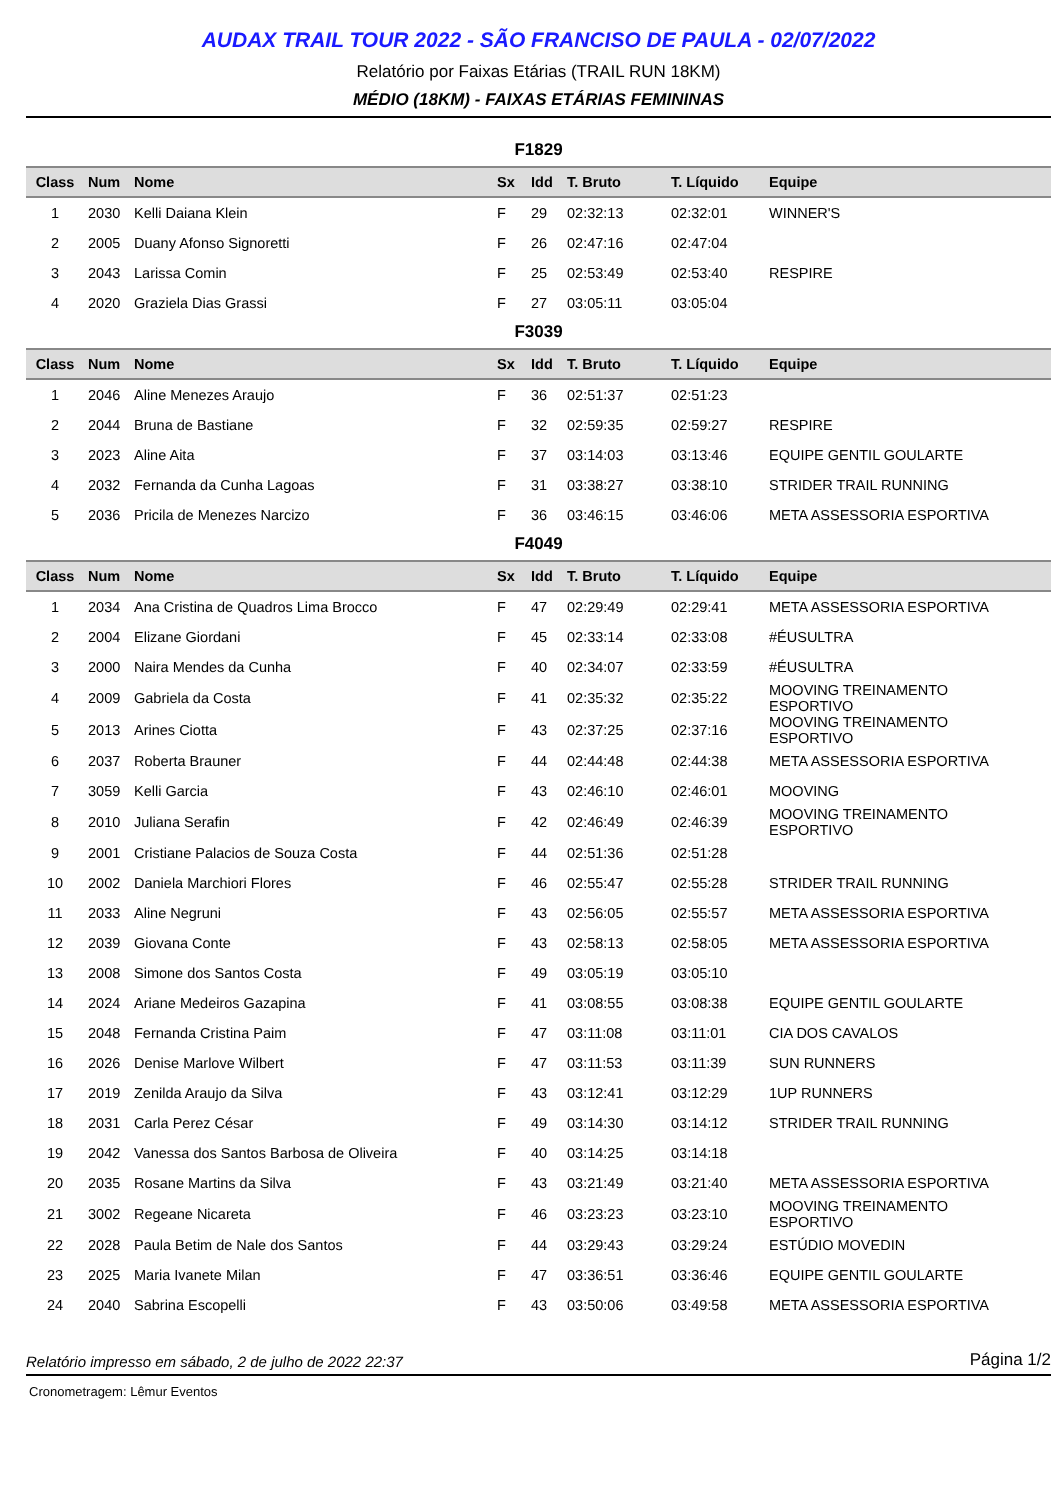AUDAX TRAIL TOUR 2022 - SÃO FRANCISO DE PAULA - 02/07/2022
Relatório por Faixas Etárias (TRAIL RUN 18KM)
MÉDIO (18KM) - FAIXAS ETÁRIAS FEMININAS
F1829
| Class | Num | Nome | Sx | Idd | T. Bruto | T. Líquido | Equipe |
| --- | --- | --- | --- | --- | --- | --- | --- |
| 1 | 2030 | Kelli Daiana Klein | F | 29 | 02:32:13 | 02:32:01 | WINNER'S |
| 2 | 2005 | Duany Afonso Signoretti | F | 26 | 02:47:16 | 02:47:04 | |
| 3 | 2043 | Larissa Comin | F | 25 | 02:53:49 | 02:53:40 | RESPIRE |
| 4 | 2020 | Graziela Dias Grassi | F | 27 | 03:05:11 | 03:05:04 | |
F3039
| Class | Num | Nome | Sx | Idd | T. Bruto | T. Líquido | Equipe |
| --- | --- | --- | --- | --- | --- | --- | --- |
| 1 | 2046 | Aline Menezes Araujo | F | 36 | 02:51:37 | 02:51:23 | |
| 2 | 2044 | Bruna de Bastiane | F | 32 | 02:59:35 | 02:59:27 | RESPIRE |
| 3 | 2023 | Aline Aita | F | 37 | 03:14:03 | 03:13:46 | EQUIPE GENTIL GOULARTE |
| 4 | 2032 | Fernanda da Cunha Lagoas | F | 31 | 03:38:27 | 03:38:10 | STRIDER TRAIL RUNNING |
| 5 | 2036 | Pricila de Menezes Narcizo | F | 36 | 03:46:15 | 03:46:06 | META ASSESSORIA ESPORTIVA |
F4049
| Class | Num | Nome | Sx | Idd | T. Bruto | T. Líquido | Equipe |
| --- | --- | --- | --- | --- | --- | --- | --- |
| 1 | 2034 | Ana Cristina de Quadros Lima Brocco | F | 47 | 02:29:49 | 02:29:41 | META ASSESSORIA ESPORTIVA |
| 2 | 2004 | Elizane Giordani | F | 45 | 02:33:14 | 02:33:08 | #ÉUSULTRA |
| 3 | 2000 | Naira Mendes da Cunha | F | 40 | 02:34:07 | 02:33:59 | #ÉUSULTRA |
| 4 | 2009 | Gabriela da Costa | F | 41 | 02:35:32 | 02:35:22 | MOOVING TREINAMENTO ESPORTIVO |
| 5 | 2013 | Arines Ciotta | F | 43 | 02:37:25 | 02:37:16 | MOOVING TREINAMENTO ESPORTIVO |
| 6 | 2037 | Roberta Brauner | F | 44 | 02:44:48 | 02:44:38 | META ASSESSORIA ESPORTIVA |
| 7 | 3059 | Kelli Garcia | F | 43 | 02:46:10 | 02:46:01 | MOOVING |
| 8 | 2010 | Juliana Serafin | F | 42 | 02:46:49 | 02:46:39 | MOOVING TREINAMENTO ESPORTIVO |
| 9 | 2001 | Cristiane Palacios de Souza Costa | F | 44 | 02:51:36 | 02:51:28 | |
| 10 | 2002 | Daniela Marchiori Flores | F | 46 | 02:55:47 | 02:55:28 | STRIDER TRAIL RUNNING |
| 11 | 2033 | Aline Negruni | F | 43 | 02:56:05 | 02:55:57 | META ASSESSORIA ESPORTIVA |
| 12 | 2039 | Giovana Conte | F | 43 | 02:58:13 | 02:58:05 | META ASSESSORIA ESPORTIVA |
| 13 | 2008 | Simone dos Santos Costa | F | 49 | 03:05:19 | 03:05:10 | |
| 14 | 2024 | Ariane Medeiros Gazapina | F | 41 | 03:08:55 | 03:08:38 | EQUIPE GENTIL GOULARTE |
| 15 | 2048 | Fernanda Cristina Paim | F | 47 | 03:11:08 | 03:11:01 | CIA DOS CAVALOS |
| 16 | 2026 | Denise Marlove Wilbert | F | 47 | 03:11:53 | 03:11:39 | SUN RUNNERS |
| 17 | 2019 | Zenilda Araujo da Silva | F | 43 | 03:12:41 | 03:12:29 | 1UP RUNNERS |
| 18 | 2031 | Carla Perez César | F | 49 | 03:14:30 | 03:14:12 | STRIDER TRAIL RUNNING |
| 19 | 2042 | Vanessa dos Santos Barbosa de Oliveira | F | 40 | 03:14:25 | 03:14:18 | |
| 20 | 2035 | Rosane Martins da Silva | F | 43 | 03:21:49 | 03:21:40 | META ASSESSORIA ESPORTIVA |
| 21 | 3002 | Regeane Nicareta | F | 46 | 03:23:23 | 03:23:10 | MOOVING TREINAMENTO ESPORTIVO |
| 22 | 2028 | Paula Betim de Nale dos Santos | F | 44 | 03:29:43 | 03:29:24 | ESTÚDIO MOVEDIN |
| 23 | 2025 | Maria Ivanete Milan | F | 47 | 03:36:51 | 03:36:46 | EQUIPE GENTIL GOULARTE |
| 24 | 2040 | Sabrina Escopelli | F | 43 | 03:50:06 | 03:49:58 | META ASSESSORIA ESPORTIVA |
Relatório impresso em sábado, 2 de julho de 2022 22:37 Página 1/2
Cronometragem: Lêmur Eventos